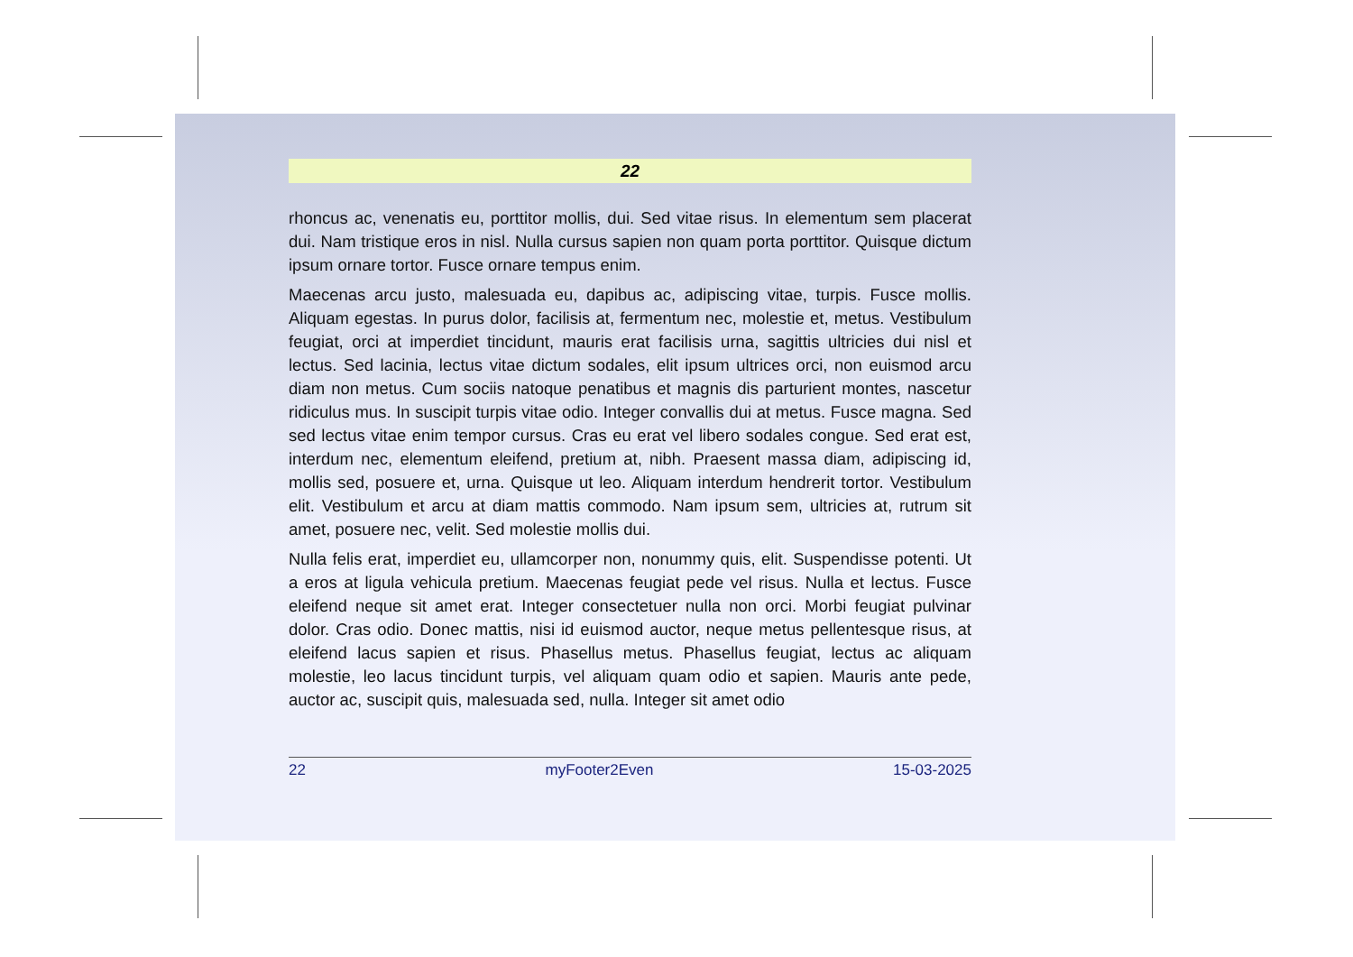22
rhoncus ac, venenatis eu, porttitor mollis, dui. Sed vitae risus. In elementum sem placerat dui. Nam tristique eros in nisl. Nulla cursus sapien non quam porta porttitor. Quisque dictum ipsum ornare tortor. Fusce ornare tempus enim.
Maecenas arcu justo, malesuada eu, dapibus ac, adipiscing vitae, turpis. Fusce mollis. Aliquam egestas. In purus dolor, facilisis at, fermentum nec, molestie et, metus. Vestibulum feugiat, orci at imperdiet tincidunt, mauris erat facilisis urna, sagittis ultricies dui nisl et lectus. Sed lacinia, lectus vitae dictum sodales, elit ipsum ultrices orci, non euismod arcu diam non metus. Cum sociis natoque penatibus et magnis dis parturient montes, nascetur ridiculus mus. In suscipit turpis vitae odio. Integer convallis dui at metus. Fusce magna. Sed sed lectus vitae enim tempor cursus. Cras eu erat vel libero sodales congue. Sed erat est, interdum nec, elementum eleifend, pretium at, nibh. Praesent massa diam, adipiscing id, mollis sed, posuere et, urna. Quisque ut leo. Aliquam interdum hendrerit tortor. Vestibulum elit. Vestibulum et arcu at diam mattis commodo. Nam ipsum sem, ultricies at, rutrum sit amet, posuere nec, velit. Sed molestie mollis dui.
Nulla felis erat, imperdiet eu, ullamcorper non, nonummy quis, elit. Suspendisse potenti. Ut a eros at ligula vehicula pretium. Maecenas feugiat pede vel risus. Nulla et lectus. Fusce eleifend neque sit amet erat. Integer consectetuer nulla non orci. Morbi feugiat pulvinar dolor. Cras odio. Donec mattis, nisi id euismod auctor, neque metus pellentesque risus, at eleifend lacus sapien et risus. Phasellus metus. Phasellus feugiat, lectus ac aliquam molestie, leo lacus tincidunt turpis, vel aliquam quam odio et sapien. Mauris ante pede, auctor ac, suscipit quis, malesuada sed, nulla. Integer sit amet odio
22 myFooter2Even 15-03-2025